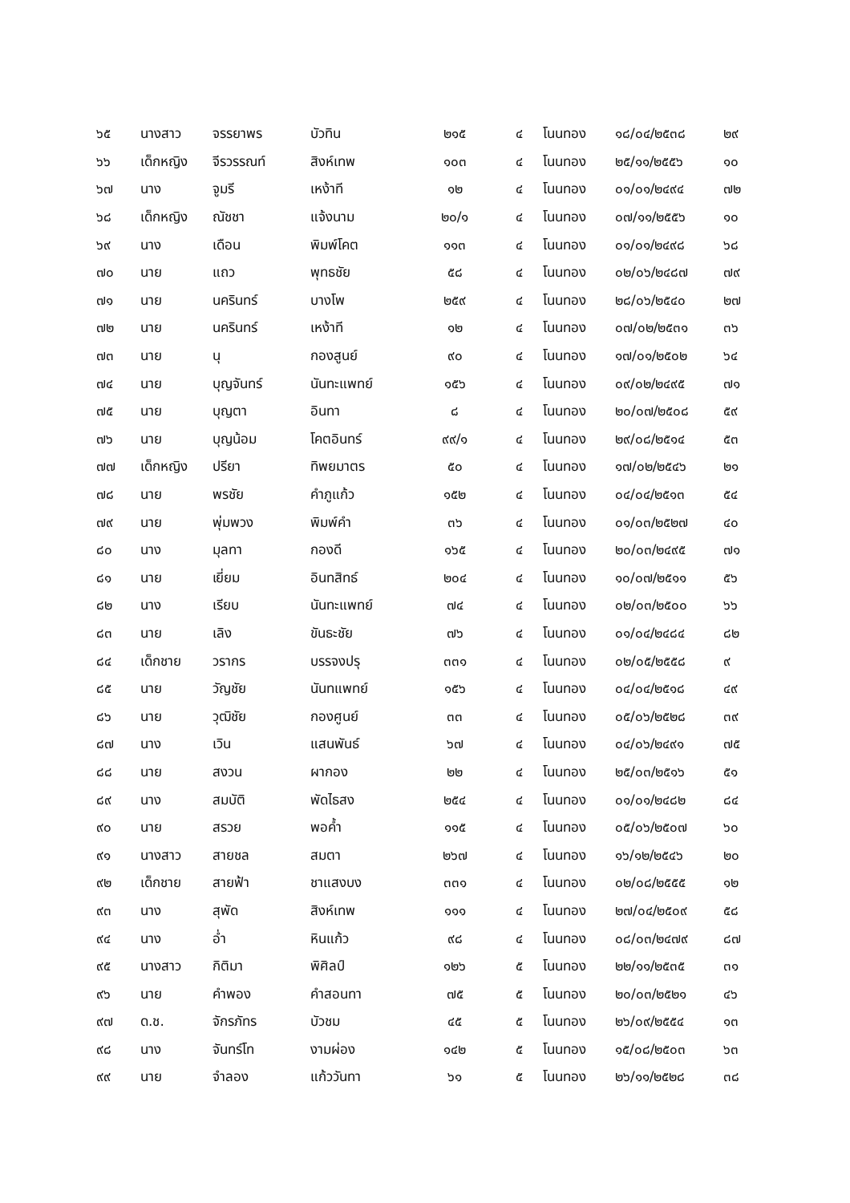| ๖๕ | นางสาว | จรรยาพร | บัวทิน | ๒๑๕ | ๔ | โนนทอง | ๑๘/๐๔/๒๕๓๘ | ๒๙ |
| ๖๖ | เด็กหญิง | จีรวรรณท์ | สิงห์เทพ | ๑๐๓ | ๔ | โนนทอง | ๒๕/๑๑/๒๕๕๖ | ๑๐ |
| ๖๗ | นาง | จูมรี | เหง้าที | ๑๒ | ๔ | โนนทอง | ๐๑/๐๑/๒๔๙๔ | ๗๒ |
| ๖๘ | เด็กหญิง | ณัชชา | แจ้งนาม | ๒๐/๑ | ๔ | โนนทอง | ๐๗/๑๑/๒๕๕๖ | ๑๐ |
| ๖๙ | นาง | เดือน | พิมพ์โคต | ๑๑๓ | ๔ | โนนทอง | ๐๑/๐๑/๒๔๙๘ | ๖๘ |
| ๗๐ | นาย | แถว | พุทธชัย | ๕๘ | ๔ | โนนทอง | ๐๒/๐๖/๒๔๘๗ | ๗๙ |
| ๗๑ | นาย | นครินทร์ | บางโพ | ๒๕๙ | ๔ | โนนทอง | ๒๘/๐๖/๒๕๔๐ | ๒๗ |
| ๗๒ | นาย | นครินทร์ | เหง้าที | ๑๒ | ๔ | โนนทอง | ๐๗/๐๒/๒๕๓๑ | ๓๖ |
| ๗๓ | นาย | นุ | กองสูนย์ | ๙๐ | ๔ | โนนทอง | ๑๗/๐๑/๒๕๐๒ | ๖๔ |
| ๗๔ | นาย | บุญจันทร์ | นันทะแพทย์ | ๑๕๖ | ๔ | โนนทอง | ๐๙/๐๒/๒๔๙๕ | ๗๑ |
| ๗๕ | นาย | บุญตา | อินทา | ๘ | ๔ | โนนทอง | ๒๐/๐๗/๒๕๐๘ | ๕๙ |
| ๗๖ | นาย | บุญน้อม | โคตอินทร์ | ๙๙/๑ | ๔ | โนนทอง | ๒๙/๐๘/๒๕๑๔ | ๕๓ |
| ๗๗ | เด็กหญิง | ปรียา | ทิพยมาตร | ๕๐ | ๔ | โนนทอง | ๑๗/๐๒/๒๕๔๖ | ๒๑ |
| ๗๘ | นาย | พรชัย | คำภูแก้ว | ๑๕๒ | ๔ | โนนทอง | ๐๔/๐๔/๒๕๑๓ | ๕๔ |
| ๗๙ | นาย | พุ่มพวง | พิมพ์คำ | ๓๖ | ๔ | โนนทอง | ๐๑/๐๓/๒๕๒๗ | ๔๐ |
| ๘๐ | นาง | มุลทา | กองดี | ๑๖๕ | ๔ | โนนทอง | ๒๐/๐๓/๒๔๙๕ | ๗๑ |
| ๘๑ | นาย | เยี่ยม | อินทสิทธ์ | ๒๐๔ | ๔ | โนนทอง | ๑๐/๐๗/๒๕๑๑ | ๕๖ |
| ๘๒ | นาง | เรียบ | นันทะแพทย์ | ๗๔ | ๔ | โนนทอง | ๐๒/๐๓/๒๕๐๐ | ๖๖ |
| ๘๓ | นาย | เลิง | ขันธะชัย | ๗๖ | ๔ | โนนทอง | ๐๑/๐๔/๒๔๘๔ | ๘๒ |
| ๘๔ | เด็กชาย | วรากร | บรรจงปรุ | ๓๓๑ | ๔ | โนนทอง | ๐๒/๐๕/๒๕๕๘ | ๙ |
| ๘๕ | นาย | วัญชัย | นันทแพทย์ | ๑๕๖ | ๔ | โนนทอง | ๐๔/๐๔/๒๕๑๘ | ๔๙ |
| ๘๖ | นาย | วุฒิชัย | กองศูนย์ | ๓๓ | ๔ | โนนทอง | ๐๕/๐๖/๒๕๒๘ | ๓๙ |
| ๘๗ | นาง | เวิน | แสนพันธ์ | ๖๗ | ๔ | โนนทอง | ๐๔/๐๖/๒๔๙๑ | ๗๕ |
| ๘๘ | นาย | สงวน | ผากอง | ๒๒ | ๔ | โนนทอง | ๒๕/๐๓/๒๕๑๖ | ๕๑ |
| ๘๙ | นาง | สมบัติ | พัดไธสง | ๒๕๔ | ๔ | โนนทอง | ๐๑/๐๑/๒๔๘๒ | ๘๔ |
| ๙๐ | นาย | สรวย | พอค้ำ | ๑๑๕ | ๔ | โนนทอง | ๐๕/๐๖/๒๕๐๗ | ๖๐ |
| ๙๑ | นางสาว | สายชล | สมตา | ๒๖๗ | ๔ | โนนทอง | ๑๖/๑๒/๒๕๔๖ | ๒๐ |
| ๙๒ | เด็กชาย | สายฟ้า | ชาแสงบง | ๓๓๑ | ๔ | โนนทอง | ๐๒/๐๘/๒๕๕๕ | ๑๒ |
| ๙๓ | นาง | สุพัด | สิงห์เทพ | ๑๑๑ | ๔ | โนนทอง | ๒๗/๐๔/๒๕๐๙ | ๕๘ |
| ๙๔ | นาง | อ่ำ | หินแก้ว | ๙๘ | ๔ | โนนทอง | ๐๘/๐๓/๒๔๗๙ | ๘๗ |
| ๙๕ | นางสาว | กิติมา | พิศิลป์ | ๑๒๖ | ๕ | โนนทอง | ๒๒/๑๑/๒๕๓๕ | ๓๑ |
| ๙๖ | นาย | คำพอง | คำสอนทา | ๗๕ | ๕ | โนนทอง | ๒๐/๐๓/๒๕๒๑ | ๔๖ |
| ๙๗ | ด.ช. | จักรภัทร | บัวชม | ๔๕ | ๕ | โนนทอง | ๒๖/๐๙/๒๕๕๔ | ๑๓ |
| ๙๘ | นาง | จันทร์โท | งามผ่อง | ๑๔๒ | ๕ | โนนทอง | ๑๕/๐๘/๒๕๐๓ | ๖๓ |
| ๙๙ | นาย | จำลอง | แก้ววันทา | ๖๑ | ๕ | โนนทอง | ๒๖/๑๑/๒๕๒๘ | ๓๘ |